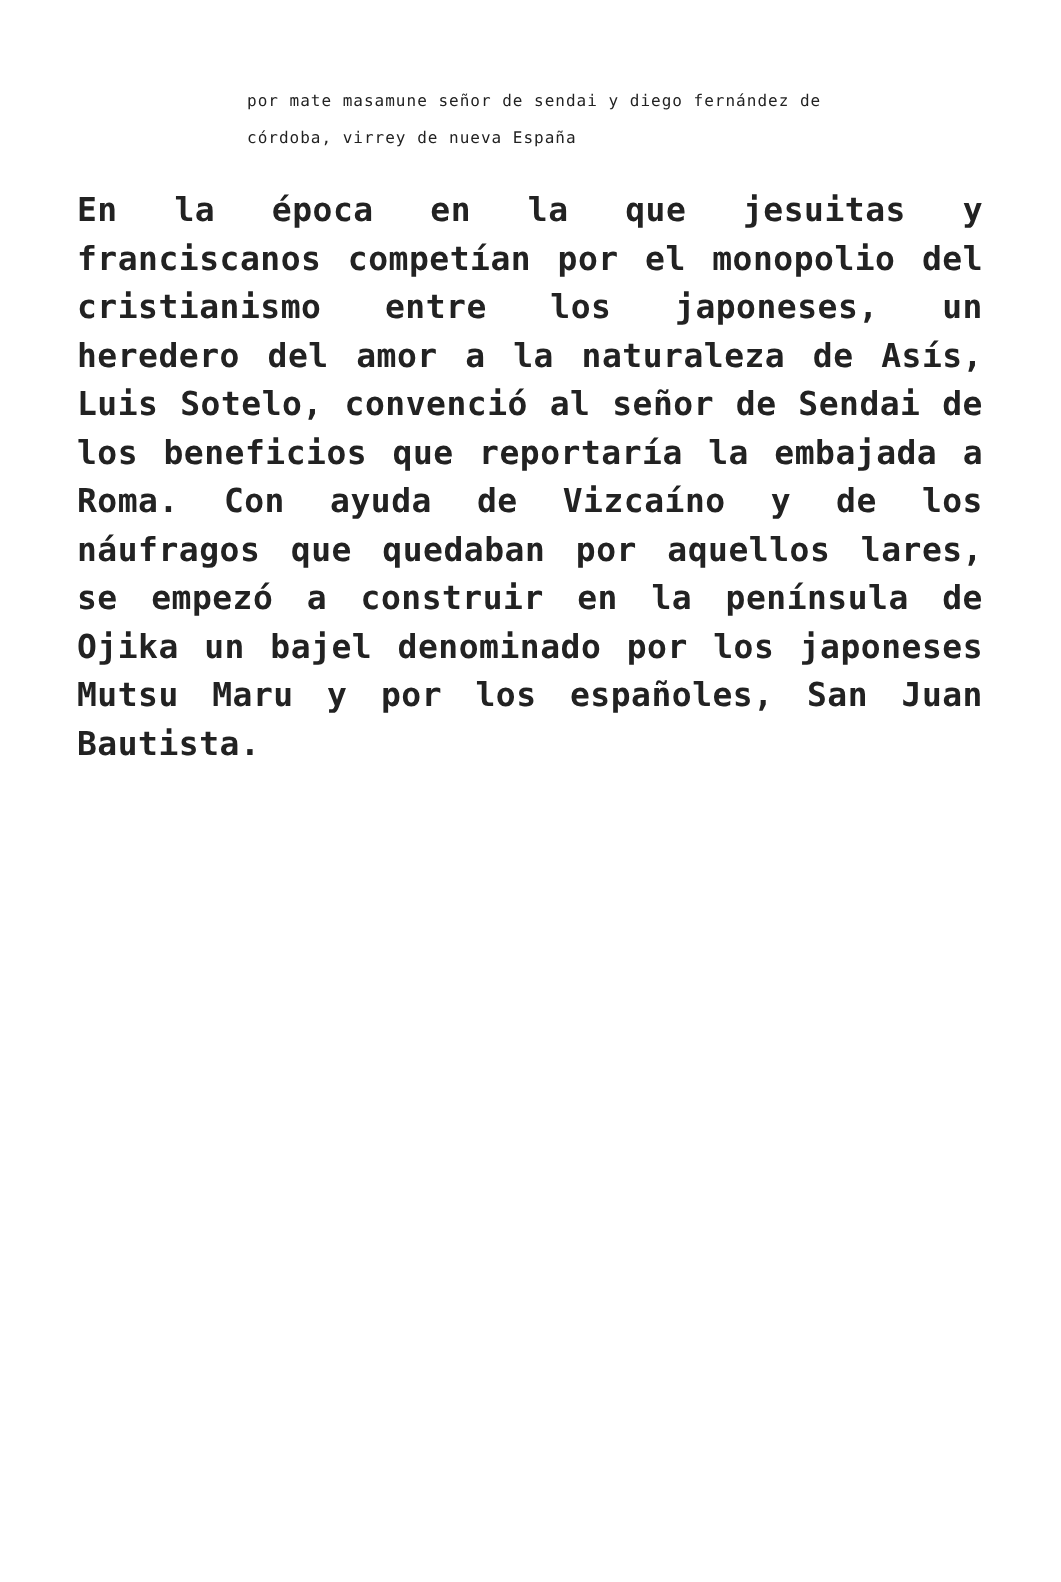por mate masamune señor de sendai y diego fernández de córdoba, virrey de nueva España
En la época en la que jesuitas y franciscanos competían por el monopolio del cristianismo entre los japoneses, un heredero del amor a la naturaleza de Asís, Luis Sotelo, convenció al señor de Sendai de los beneficios que reportaría la embajada a Roma. Con ayuda de Vizcaíno y de los náufragos que quedaban por aquellos lares, se empezó a construir en la península de Ojika un bajel denominado por los japoneses Mutsu Maru y por los españoles, San Juan Bautista.